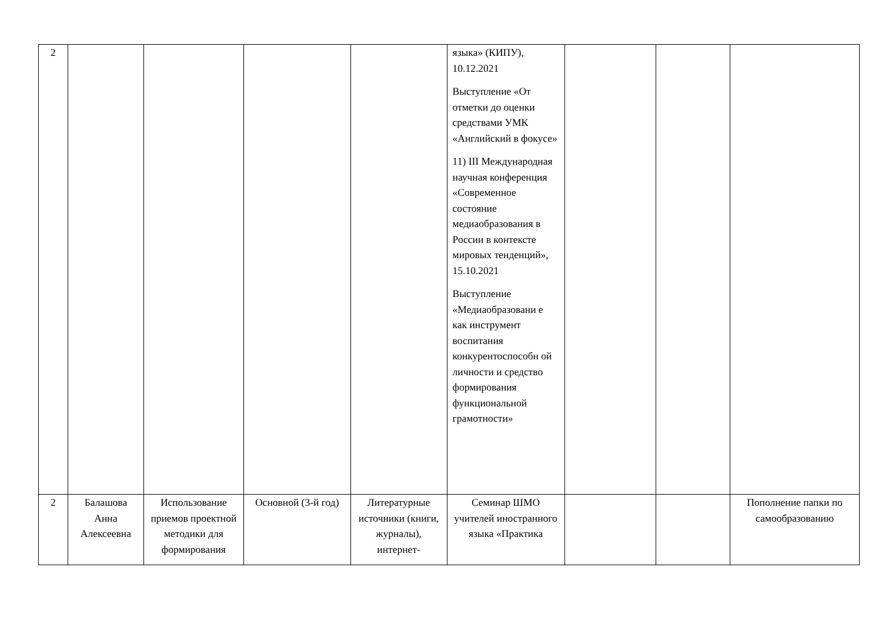| 2 | | | | | языка» (КИПУ), 10.12.2021 Выступление «От отметки до оценки средствами УМК «Английский в фокусе» 11) III Международная научная конференция «Современное состояние медиаобразования в России в контексте мировых тенденций», 15.10.2021 Выступление «Медиаобразовани е как инструмент воспитания конкурентоспособн ой личности и средство формирования функциональной грамотности» | | | |
| 2 | Балашова Анна Алексеевна | Использование приемов проектной методики для формирования | Основной (3-й год) | Литературные источники (книги, журналы), интернет- | Семинар ШМО учителей иностранного языка «Практика | | | Пополнение папки по самообразованию |